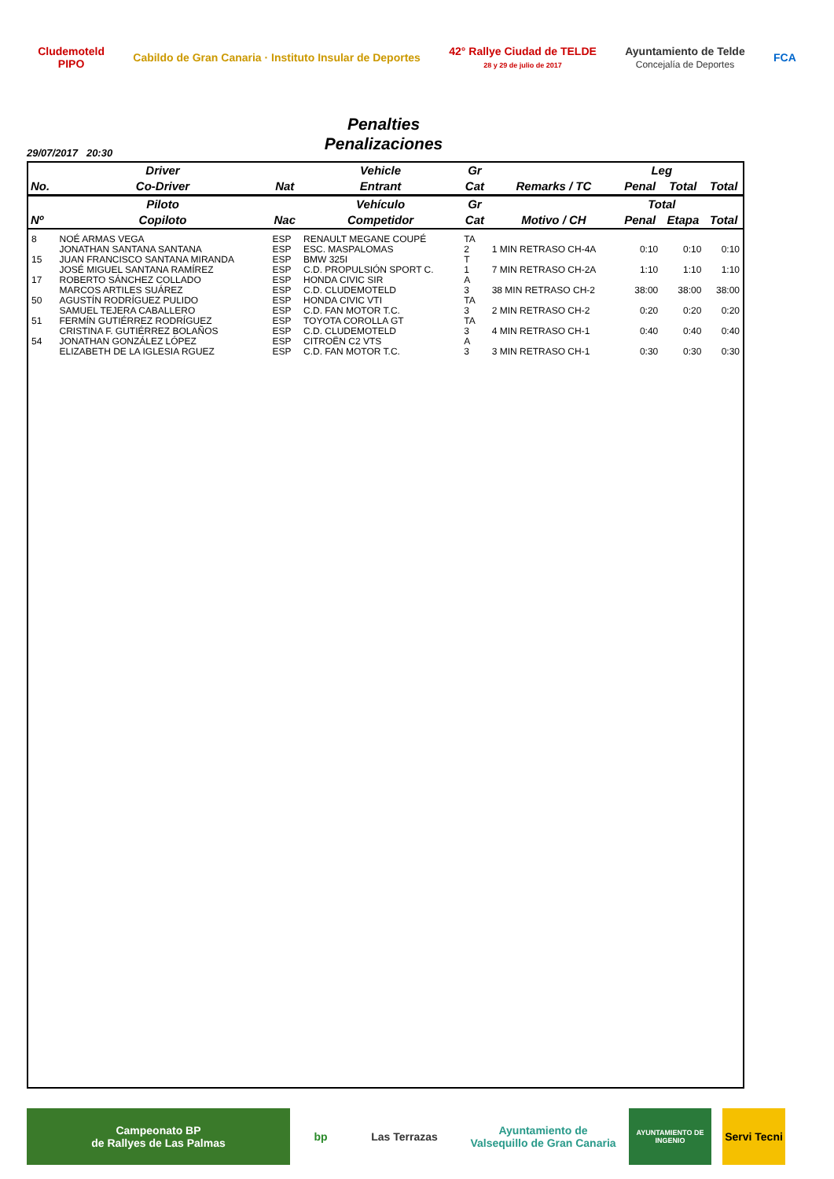Cludemoteld
PIPO
Cabildo de Gran Canaria · Instituto Insular de Deportes
42° Rallye Ciudad de TELDE
28 y 29 de julio de 2017
Ayuntamiento de Telde
Concejalía de Deportes
FCA
Penalties
Penalizaciones
29/07/2017 20:30
| | Driver | | Vehicle | Gr | | Leg | | |
| --- | --- | --- | --- | --- | --- | --- | --- | --- |
| No. | Co-Driver | Nat | Entrant | Cat | Remarks / TC | Penal | Total | Total |
| | Piloto | | Vehículo | Gr | | Total | | |
| Nº | Copiloto | Nac | Competidor | Cat | Motivo / CH | Penal | Etapa | Total |
| 8 | NOÉ ARMAS VEGA JONATHAN SANTANA SANTANA | ESP ESP | RENAULT MEGANE COUPÉ ESC. MASPALOMAS | TA 2 | 1 MIN RETRASO CH-4A | 0:10 | 0:10 | 0:10 |
| 15 | JUAN FRANCISCO SANTANA MIRANDA JOSÉ MIGUEL SANTANA RAMÍREZ | ESP ESP | BMW 325I C.D. PROPULSIÓN SPORT C. | T 1 | 7 MIN RETRASO CH-2A | 1:10 | 1:10 | 1:10 |
| 17 | ROBERTO SÁNCHEZ COLLADO MARCOS ARTILES SUÁREZ | ESP ESP | HONDA CIVIC SIR C.D. CLUDEMOTELD | A 3 | 38 MIN RETRASO CH-2 | 38:00 | 38:00 | 38:00 |
| 50 | AGUSTÍN RODRÍGUEZ PULIDO SAMUEL TEJERA CABALLERO | ESP ESP | HONDA CIVIC VTI C.D. FAN MOTOR T.C. | TA 3 | 2 MIN RETRASO CH-2 | 0:20 | 0:20 | 0:20 |
| 51 | FERMÍN GUTIÉRREZ RODRÍGUEZ CRISTINA F. GUTIÉRREZ BOLAÑOS | ESP ESP | TOYOTA COROLLA GT C.D. CLUDEMOTELD | TA 3 | 4 MIN RETRASO CH-1 | 0:40 | 0:40 | 0:40 |
| 54 | JONATHAN GONZÁLEZ LÓPEZ ELIZABETH DE LA IGLESIA RGUEZ | ESP ESP | CITROËN C2 VTS C.D. FAN MOTOR T.C. | A 3 | 3 MIN RETRASO CH-1 | 0:30 | 0:30 | 0:30 |
Campeonato BP
de Rallyes de Las Palmas
bp Las Terrazas Ayuntamiento de Valsequillo de Gran Canaria
AYUNTAMIENTO DE INGENIO
Servi Tecni